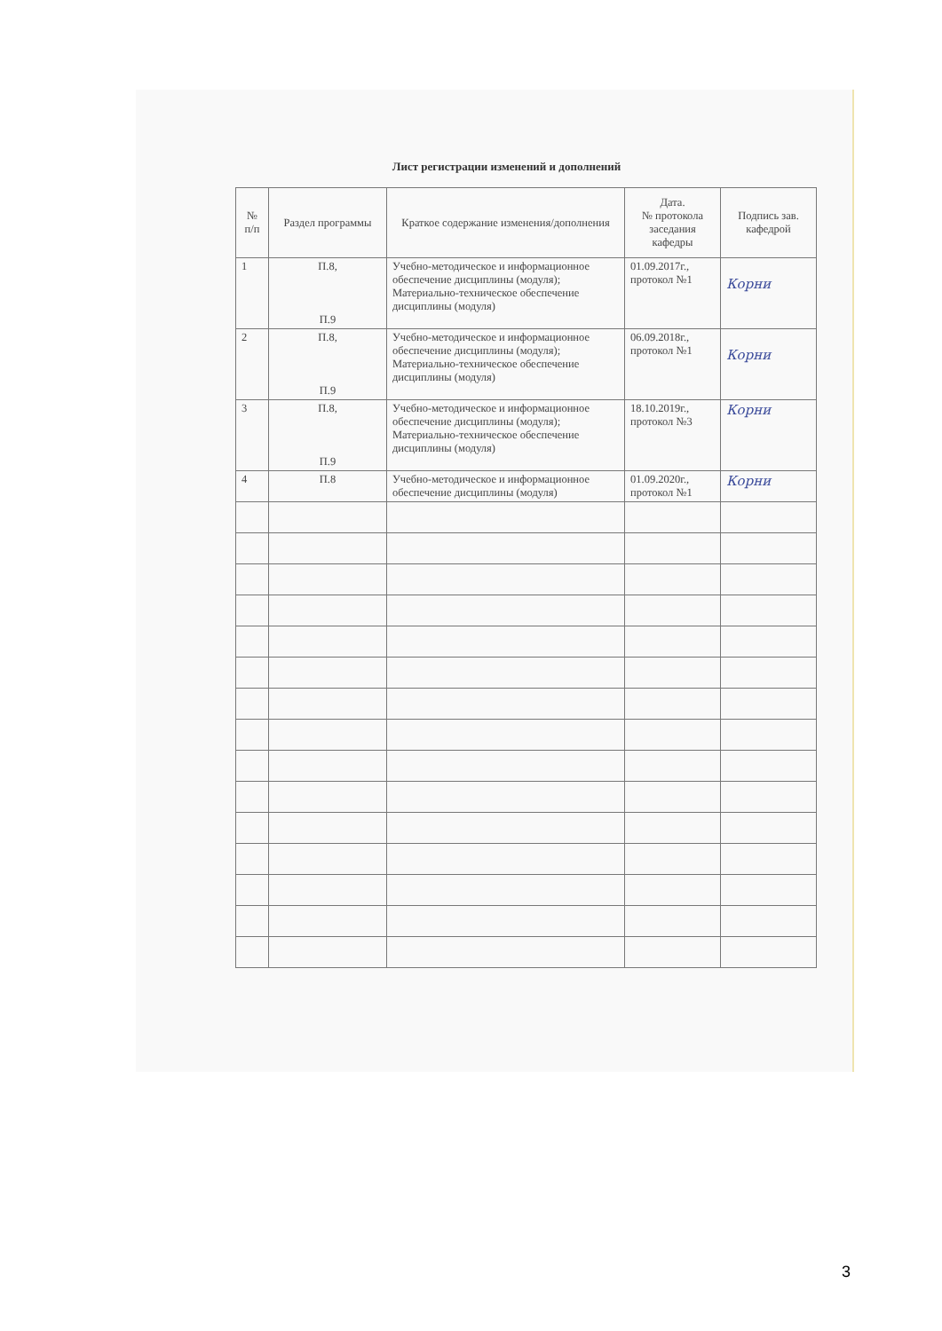Лист регистрации изменений и дополнений
| № п/п | Раздел программы | Краткое содержание изменения/дополнения | Дата. № протокола заседания кафедры | Подпись зав. кафедрой |
| --- | --- | --- | --- | --- |
| 1 | П.8, П.9 | Учебно-методическое и информационное обеспечение дисциплины (модуля); Материально-техническое обеспечение дисциплины (модуля) | 01.09.2017г., протокол №1 | Корни |
| 2 | П.8, П.9 | Учебно-методическое и информационное обеспечение дисциплины (модуля); Материально-техническое обеспечение дисциплины (модуля) | 06.09.2018г., протокол №1 | Корни |
| 3 | П.8, П.9 | Учебно-методическое и информационное обеспечение дисциплины (модуля); Материально-техническое обеспечение дисциплины (модуля) | 18.10.2019г., протокол №3 | Корни |
| 4 | П.8 | Учебно-методическое и информационное обеспечение дисциплины (модуля) | 01.09.2020г., протокол №1 | Корни |
3